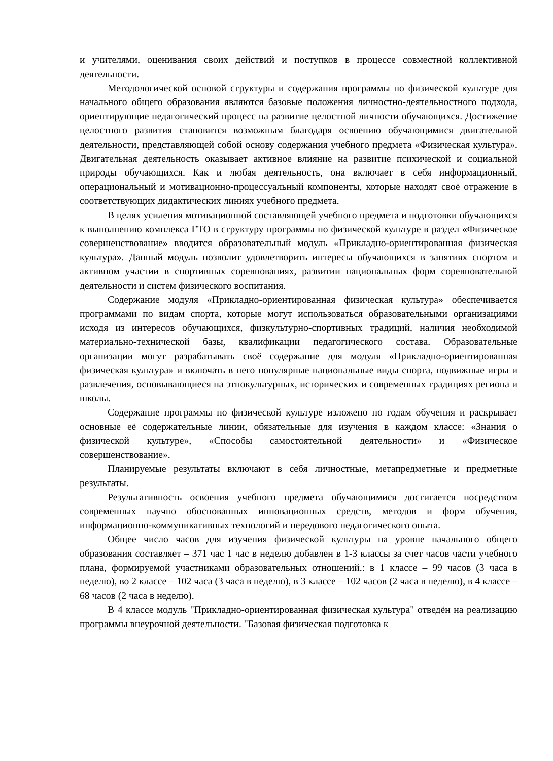и учителями, оценивания своих действий и поступков в процессе совместной коллективной деятельности.
Методологической основой структуры и содержания программы по физической культуре для начального общего образования являются базовые положения личностно-деятельностного подхода, ориентирующие педагогический процесс на развитие целостной личности обучающихся. Достижение целостного развития становится возможным благодаря освоению обучающимися двигательной деятельности, представляющей собой основу содержания учебного предмета «Физическая культура». Двигательная деятельность оказывает активное влияние на развитие психической и социальной природы обучающихся. Как и любая деятельность, она включает в себя информационный, операциональный и мотивационно-процессуальный компоненты, которые находят своё отражение в соответствующих дидактических линиях учебного предмета.
В целях усиления мотивационной составляющей учебного предмета и подготовки обучающихся к выполнению комплекса ГТО в структуру программы по физической культуре в раздел «Физическое совершенствование» вводится образовательный модуль «Прикладно-ориентированная физическая культура». Данный модуль позволит удовлетворить интересы обучающихся в занятиях спортом и активном участии в спортивных соревнованиях, развитии национальных форм соревновательной деятельности и систем физического воспитания.
Содержание модуля «Прикладно-ориентированная физическая культура» обеспечивается программами по видам спорта, которые могут использоваться образовательными организациями исходя из интересов обучающихся, физкультурно-спортивных традиций, наличия необходимой материально-технической базы, квалификации педагогического состава. Образовательные организации могут разрабатывать своё содержание для модуля «Прикладно-ориентированная физическая культура» и включать в него популярные национальные виды спорта, подвижные игры и развлечения, основывающиеся на этнокультурных, исторических и современных традициях региона и школы.
Содержание программы по физической культуре изложено по годам обучения и раскрывает основные её содержательные линии, обязательные для изучения в каждом классе: «Знания о физической культуре», «Способы самостоятельной деятельности» и «Физическое совершенствование».
Планируемые результаты включают в себя личностные, метапредметные и предметные результаты.
Результативность освоения учебного предмета обучающимися достигается посредством современных научно обоснованных инновационных средств, методов и форм обучения, информационно-коммуникативных технологий и передового педагогического опыта.
Общее число часов для изучения физической культуры на уровне начального общего образования составляет – 371 час 1 час в неделю добавлен в 1-3 классы за счет часов части учебного плана, формируемой участниками образовательных отношений.: в 1 классе – 99 часов (3 часа в неделю), во 2 классе – 102 часа (3 часа в неделю), в 3 классе – 102 часов (2 часа в неделю), в 4 классе – 68 часов (2 часа в неделю).
В 4 классе модуль "Прикладно-ориентированная физическая культура" отведён на реализацию программы внеурочной деятельности. "Базовая физическая подготовка к